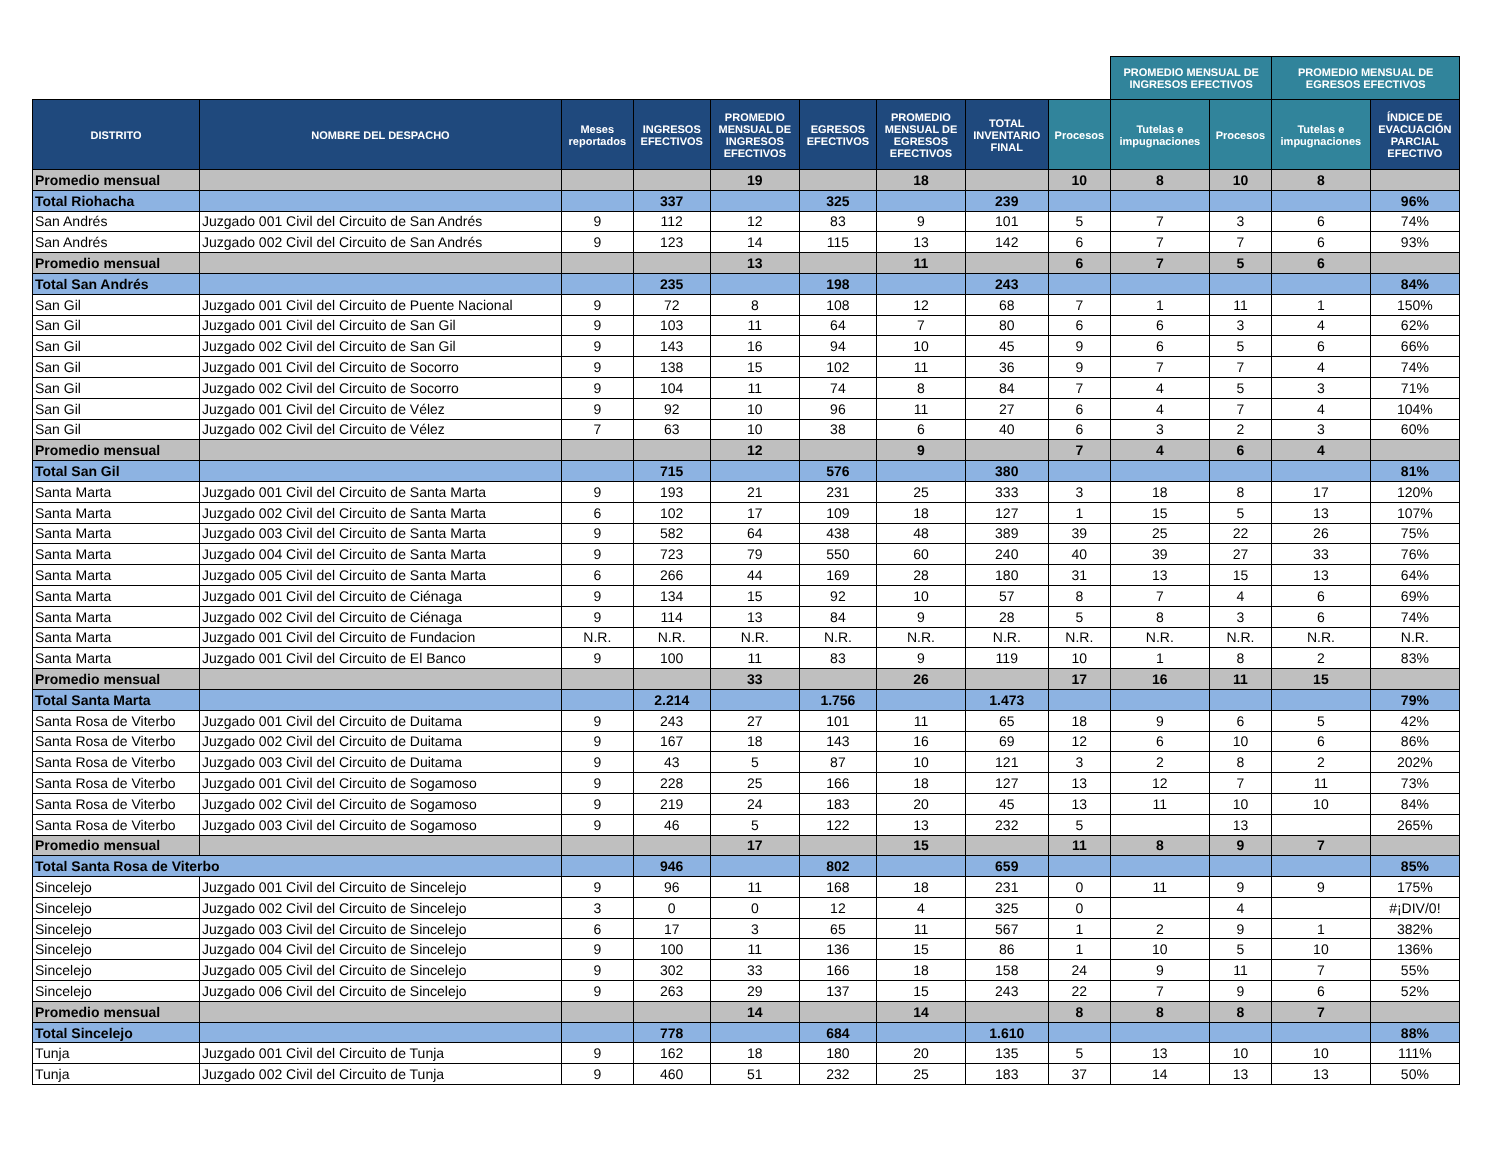| | | | | | | | | | PROMEDIO MENSUAL DE INGRESOS EFECTIVOS | | PROMEDIO MENSUAL DE EGRESOS EFECTIVOS | | |
| --- | --- | --- | --- | --- | --- | --- | --- | --- | --- | --- | --- | --- | --- |
| DISTRITO | NOMBRE DEL DESPACHO | Meses reportados | INGRESOS EFECTIVOS | PROMEDIO MENSUAL DE INGRESOS EFECTIVOS | EGRESOS EFECTIVOS | PROMEDIO MENSUAL DE EGRESOS EFECTIVOS | TOTAL INVENTARIO FINAL | Procesos | Tutelas e impugnaciones | Procesos | Tutelas e impugnaciones | ÍNDICE DE EVACUACIÓN PARCIAL EFECTIVO | |
| Promedio mensual | | | | 19 | | 18 | | 10 | 8 | 10 | 8 | | |
| Total Riohacha | | | 337 | | 325 | | 239 | | | | | 96% | |
| San Andrés | Juzgado 001 Civil del Circuito de San Andrés | 9 | 112 | 12 | 83 | 9 | 101 | 5 | 7 | 3 | 6 | 74% | |
| San Andrés | Juzgado 002 Civil del Circuito de San Andrés | 9 | 123 | 14 | 115 | 13 | 142 | 6 | 7 | 7 | 6 | 93% | |
| Promedio mensual | | | | 13 | | 11 | | 6 | 7 | 5 | 6 | | |
| Total San Andrés | | | 235 | | 198 | | 243 | | | | | 84% | |
| San Gil | Juzgado 001 Civil del Circuito de Puente Nacional | 9 | 72 | 8 | 108 | 12 | 68 | 7 | 1 | 11 | 1 | 150% | |
| San Gil | Juzgado 001 Civil del Circuito de San Gil | 9 | 103 | 11 | 64 | 7 | 80 | 6 | 6 | 3 | 4 | 62% | |
| San Gil | Juzgado 002 Civil del Circuito de San Gil | 9 | 143 | 16 | 94 | 10 | 45 | 9 | 6 | 5 | 6 | 66% | |
| San Gil | Juzgado 001 Civil del Circuito de Socorro | 9 | 138 | 15 | 102 | 11 | 36 | 9 | 7 | 7 | 4 | 74% | |
| San Gil | Juzgado 002 Civil del Circuito de Socorro | 9 | 104 | 11 | 74 | 8 | 84 | 7 | 4 | 5 | 3 | 71% | |
| San Gil | Juzgado 001 Civil del Circuito de Vélez | 9 | 92 | 10 | 96 | 11 | 27 | 6 | 4 | 7 | 4 | 104% | |
| San Gil | Juzgado 002 Civil del Circuito de Vélez | 7 | 63 | 10 | 38 | 6 | 40 | 6 | 3 | 2 | 3 | 60% | |
| Promedio mensual | | | | 12 | | 9 | | 7 | 4 | 6 | 4 | | |
| Total San Gil | | | 715 | | 576 | | 380 | | | | | 81% | |
| Santa Marta | Juzgado 001 Civil del Circuito de Santa Marta | 9 | 193 | 21 | 231 | 25 | 333 | 3 | 18 | 8 | 17 | 120% | |
| Santa Marta | Juzgado 002 Civil del Circuito de Santa Marta | 6 | 102 | 17 | 109 | 18 | 127 | 1 | 15 | 5 | 13 | 107% | |
| Santa Marta | Juzgado 003 Civil del Circuito de Santa Marta | 9 | 582 | 64 | 438 | 48 | 389 | 39 | 25 | 22 | 26 | 75% | |
| Santa Marta | Juzgado 004 Civil del Circuito de Santa Marta | 9 | 723 | 79 | 550 | 60 | 240 | 40 | 39 | 27 | 33 | 76% | |
| Santa Marta | Juzgado 005 Civil del Circuito de Santa Marta | 6 | 266 | 44 | 169 | 28 | 180 | 31 | 13 | 15 | 13 | 64% | |
| Santa Marta | Juzgado 001 Civil del Circuito de Ciénaga | 9 | 134 | 15 | 92 | 10 | 57 | 8 | 7 | 4 | 6 | 69% | |
| Santa Marta | Juzgado 002 Civil del Circuito de Ciénaga | 9 | 114 | 13 | 84 | 9 | 28 | 5 | 8 | 3 | 6 | 74% | |
| Santa Marta | Juzgado 001 Civil del Circuito de Fundacion | N.R. | N.R. | N.R. | N.R. | N.R. | N.R. | N.R. | N.R. | N.R. | N.R. | N.R. | |
| Santa Marta | Juzgado 001 Civil del Circuito de El Banco | 9 | 100 | 11 | 83 | 9 | 119 | 10 | 1 | 8 | 2 | 83% | |
| Promedio mensual | | | | 33 | | 26 | | 17 | 16 | 11 | 15 | | |
| Total Santa Marta | | | 2.214 | | 1.756 | | 1.473 | | | | | 79% | |
| Santa Rosa de Viterbo | Juzgado 001 Civil del Circuito de Duitama | 9 | 243 | 27 | 101 | 11 | 65 | 18 | 9 | 6 | 5 | 42% | |
| Santa Rosa de Viterbo | Juzgado 002 Civil del Circuito de Duitama | 9 | 167 | 18 | 143 | 16 | 69 | 12 | 6 | 10 | 6 | 86% | |
| Santa Rosa de Viterbo | Juzgado 003 Civil del Circuito de Duitama | 9 | 43 | 5 | 87 | 10 | 121 | 3 | 2 | 8 | 2 | 202% | |
| Santa Rosa de Viterbo | Juzgado 001 Civil del Circuito de Sogamoso | 9 | 228 | 25 | 166 | 18 | 127 | 13 | 12 | 7 | 11 | 73% | |
| Santa Rosa de Viterbo | Juzgado 002 Civil del Circuito de Sogamoso | 9 | 219 | 24 | 183 | 20 | 45 | 13 | 11 | 10 | 10 | 84% | |
| Santa Rosa de Viterbo | Juzgado 003 Civil del Circuito de Sogamoso | 9 | 46 | 5 | 122 | 13 | 232 | 5 | | 13 | | 265% | |
| Promedio mensual | | | | 17 | | 15 | | 11 | 8 | 9 | 7 | | |
| Total Santa Rosa de Viterbo | | | 946 | | 802 | | 659 | | | | | 85% | |
| Sincelejo | Juzgado 001 Civil del Circuito de Sincelejo | 9 | 96 | 11 | 168 | 18 | 231 | 0 | 11 | 9 | 9 | 175% | |
| Sincelejo | Juzgado 002 Civil del Circuito de Sincelejo | 3 | 0 | 0 | 12 | 4 | 325 | 0 | | 4 | | #¡DIV/0! | |
| Sincelejo | Juzgado 003 Civil del Circuito de Sincelejo | 6 | 17 | 3 | 65 | 11 | 567 | 1 | 2 | 9 | 1 | 382% | |
| Sincelejo | Juzgado 004 Civil del Circuito de Sincelejo | 9 | 100 | 11 | 136 | 15 | 86 | 1 | 10 | 5 | 10 | 136% | |
| Sincelejo | Juzgado 005 Civil del Circuito de Sincelejo | 9 | 302 | 33 | 166 | 18 | 158 | 24 | 9 | 11 | 7 | 55% | |
| Sincelejo | Juzgado 006 Civil del Circuito de Sincelejo | 9 | 263 | 29 | 137 | 15 | 243 | 22 | 7 | 9 | 6 | 52% | |
| Promedio mensual | | | | 14 | | 14 | | 8 | 8 | 8 | 7 | | |
| Total Sincelejo | | | 778 | | 684 | | 1.610 | | | | | 88% | |
| Tunja | Juzgado 001 Civil del Circuito de Tunja | 9 | 162 | 18 | 180 | 20 | 135 | 5 | 13 | 10 | 10 | 111% | |
| Tunja | Juzgado 002 Civil del Circuito de Tunja | 9 | 460 | 51 | 232 | 25 | 183 | 37 | 14 | 13 | 13 | 50% | |